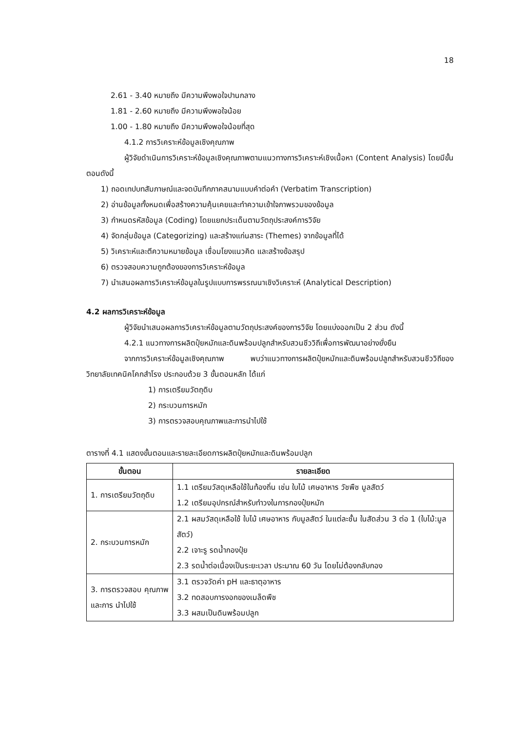18
2.61 - 3.40 หมายถึง มีความพึงพอใจปานกลาง
1.81 - 2.60 หมายถึง มีความพึงพอใจน้อย
1.00 - 1.80 หมายถึง มีความพึงพอใจน้อยที่สุด
4.1.2 การวิเคราะห์ข้อมูลเชิงคุณภาพ
ผู้วิจัยดำเนินการวิเคราะห์ข้อมูลเชิงคุณภาพตามแนวทางการวิเคราะห์เชิงเนื้อหา (Content Analysis) โดยมีขั้นตอนดังนี้
1) ถอดเทปบทสัมภาษณ์และจดบันทึกภาคสนามแบบคำต่อคำ (Verbatim Transcription)
2) อ่านข้อมูลทั้งหมดเพื่อสร้างความคุ้นเคยและทำความเข้าใจภาพรวมของข้อมูล
3) กำหนดรหัสข้อมูล (Coding) โดยแยกประเด็นตามวัตถุประสงค์การวิจัย
4) จัดกลุ่มข้อมูล (Categorizing) และสร้างแก่นสาระ (Themes) จากข้อมูลที่ได้
5) วิเคราะห์และตีความหมายข้อมูล เชื่อมโยงแนวคิด และสร้างข้อสรุป
6) ตรวจสอบความถูกต้องของการวิเคราะห์ข้อมูล
7) นำเสนอผลการวิเคราะห์ข้อมูลในรูปแบบการพรรณนาเชิงวิเคราะห์ (Analytical Description)
4.2 ผลการวิเคราะห์ข้อมูล
ผู้วิจัยนำเสนอผลการวิเคราะห์ข้อมูลตามวัตถุประสงค์ของการวิจัย โดยแบ่งออกเป็น 2 ส่วน ดังนี้
4.2.1 แนวทางการผลิตปุ๋ยหมักและดินพร้อมปลูกสำหรับสวนชีววิถีเพื่อการพัฒนาอย่างยั่งยืน
จากการวิเคราะห์ข้อมูลเชิงคุณภาพ พบว่าแนวทางการผลิตปุ๋ยหมักและดินพร้อมปลูกสำหรับสวนชีววิถีของวิทยาลัยเทคนิคโคกสำโรง ประกอบด้วย 3 ขั้นตอนหลัก ได้แก่
1) การเตรียมวัตถุดิบ
2) กระบวนการหมัก
3) การตรวจสอบคุณภาพและการนำไปใช้
ตารางที่ 4.1 แสดงขั้นตอนและรายละเอียดการผลิตปุ๋ยหมักและดินพร้อมปลูก
| ขั้นตอน | รายละเอียด |
| --- | --- |
| 1. การเตรียมวัตถุดิบ | 1.1 เตรียมวัสดุเหลือใช้ในท้องถิ่น เช่น ใบไม้ เศษอาหาร วัชพืช มูลสัตว์ 1.2 เตรียมอุปกรณ์สำหรับทำวงในการกองปุ๋ยหมัก |
| 2. กระบวนการหมัก | 2.1 ผสมวัสดุเหลือใช้ ใบไม้ เศษอาหาร กับมูลสัตว์ ในแต่ละชั้น ในสัดส่วน 3 ต่อ 1 (ใบไม้:มูลสัตว์) 2.2 เจาะรู รดน้ำกองปุ๋ย 2.3 รดน้ำต่อเนื่องเป็นระยะเวลา ประมาณ 60 วัน โดยไม่ต้องกลับกอง |
| 3. การตรวจสอบ คุณภาพและการ นำไปใช้ | 3.1 ตรวจวัดค่า pH และธาตุอาหาร 3.2 ทดสอบการงอกของเมล็ดพืช 3.3 ผสมเป็นดินพร้อมปลูก |